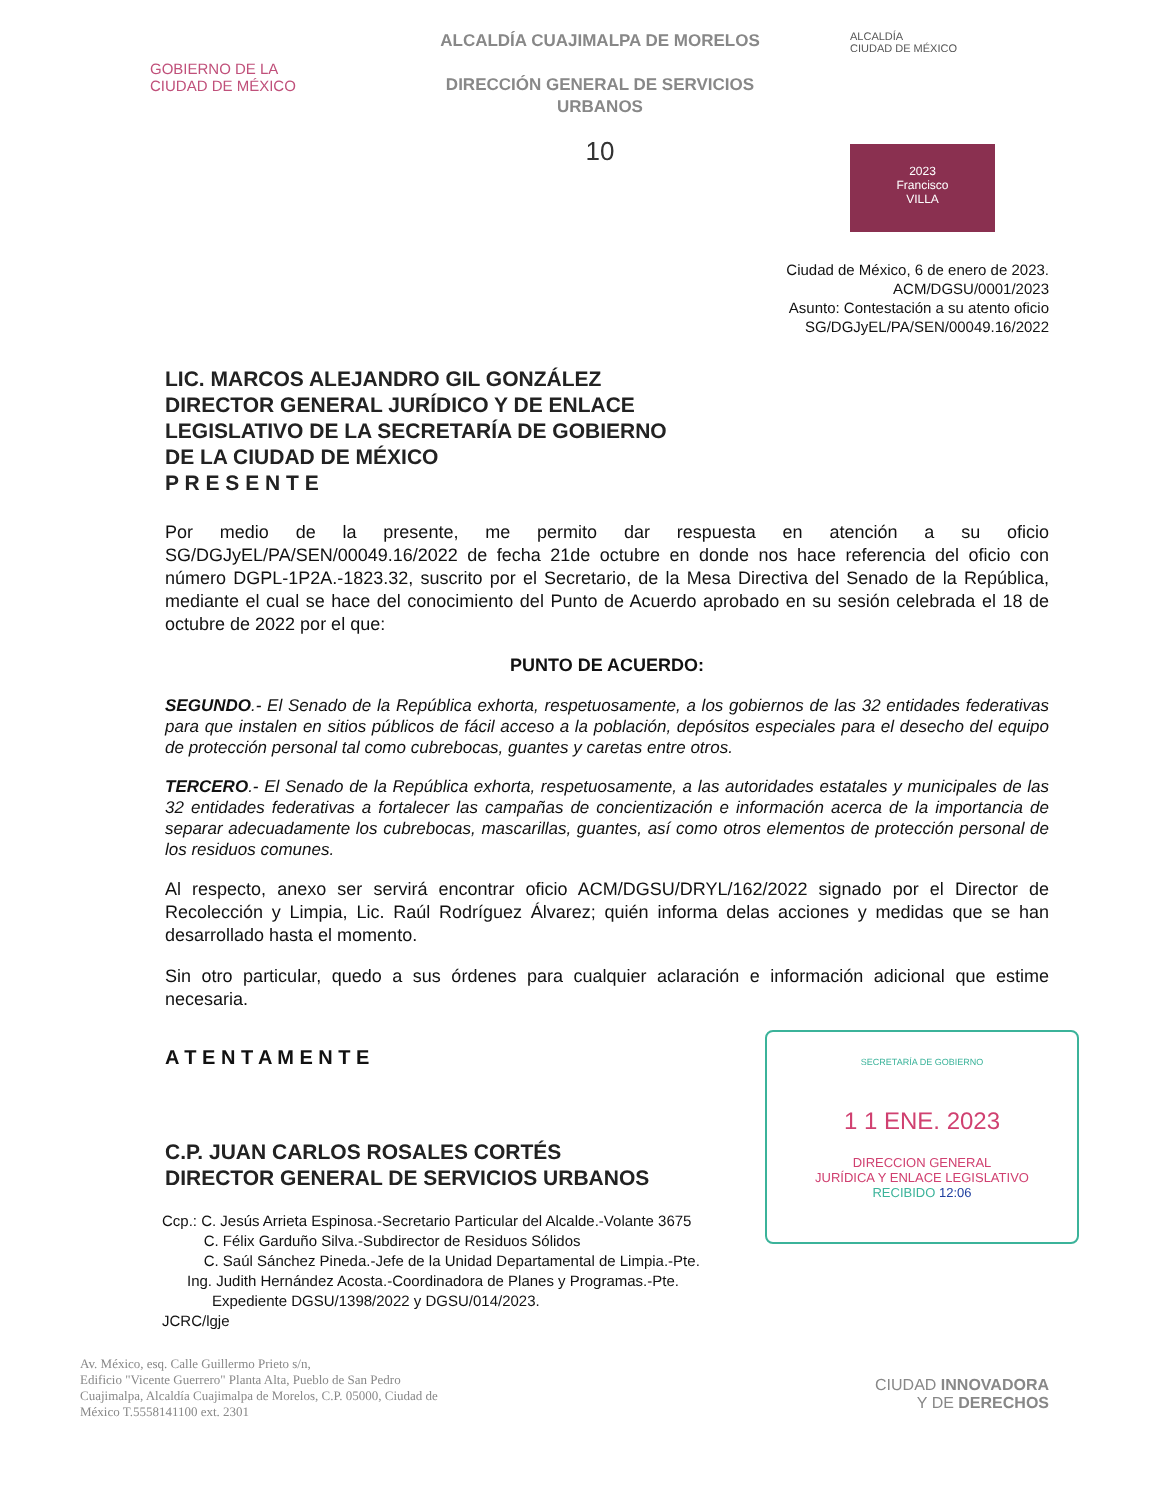GOBIERNO DE LA
CIUDAD DE MÉXICO
ALCALDÍA CUAJIMALPA DE MORELOS
DIRECCIÓN GENERAL DE SERVICIOS
URBANOS
10
ALCALDÍA
CIUDAD DE MÉXICO
2023
Francisco
VILLA
Ciudad de México, 6 de enero de 2023.
ACM/DGSU/0001/2023
Asunto: Contestación a su atento oficio
SG/DGJyEL/PA/SEN/00049.16/2022
LIC. MARCOS ALEJANDRO GIL GONZÁLEZ
DIRECTOR GENERAL JURÍDICO Y DE ENLACE
LEGISLATIVO DE LA SECRETARÍA DE GOBIERNO
DE LA CIUDAD DE MÉXICO
P R E S E N T E
Por medio de la presente, me permito dar respuesta en atención a su oficio SG/DGJyEL/PA/SEN/00049.16/2022 de fecha 21de octubre en donde nos hace referencia del oficio con número DGPL-1P2A.-1823.32, suscrito por el Secretario, de la Mesa Directiva del Senado de la República, mediante el cual se hace del conocimiento del Punto de Acuerdo aprobado en su sesión celebrada el 18 de octubre de 2022 por el que:
PUNTO DE ACUERDO:
SEGUNDO.- El Senado de la República exhorta, respetuosamente, a los gobiernos de las 32 entidades federativas para que instalen en sitios públicos de fácil acceso a la población, depósitos especiales para el desecho del equipo de protección personal tal como cubrebocas, guantes y caretas entre otros.
TERCERO.- El Senado de la República exhorta, respetuosamente, a las autoridades estatales y municipales de las 32 entidades federativas a fortalecer las campañas de concientización e información acerca de la importancia de separar adecuadamente los cubrebocas, mascarillas, guantes, así como otros elementos de protección personal de los residuos comunes.
Al respecto, anexo ser servirá encontrar oficio ACM/DGSU/DRYL/162/2022 signado por el Director de Recolección y Limpia, Lic. Raúl Rodríguez Álvarez; quién informa delas acciones y medidas que se han desarrollado hasta el momento.
Sin otro particular, quedo a sus órdenes para cualquier aclaración e información adicional que estime necesaria.
A T E N T A M E N T E
C.P. JUAN CARLOS ROSALES CORTÉS
DIRECTOR GENERAL DE SERVICIOS URBANOS
SECRETARÍA DE GOBIERNO
1 1 ENE. 2023
DIRECCION GENERAL
JURÍDICA Y ENLACE LEGISLATIVO
RECIBIDO 12:06
Ccp.: C. Jesús Arrieta Espinosa.-Secretario Particular del Alcalde.-Volante 3675
C. Félix Garduño Silva.-Subdirector de Residuos Sólidos
C. Saúl Sánchez Pineda.-Jefe de la Unidad Departamental de Limpia.-Pte.
Ing. Judith Hernández Acosta.-Coordinadora de Planes y Programas.-Pte.
Expediente DGSU/1398/2022 y DGSU/014/2023.
JCRC/lgje
Av. México, esq. Calle Guillermo Prieto s/n,
Edificio "Vicente Guerrero" Planta Alta, Pueblo de San Pedro
Cuajimalpa, Alcaldía Cuajimalpa de Morelos, C.P. 05000, Ciudad de
México T.5558141100 ext. 2301
CIUDAD INNOVADORA
Y DE DERECHOS